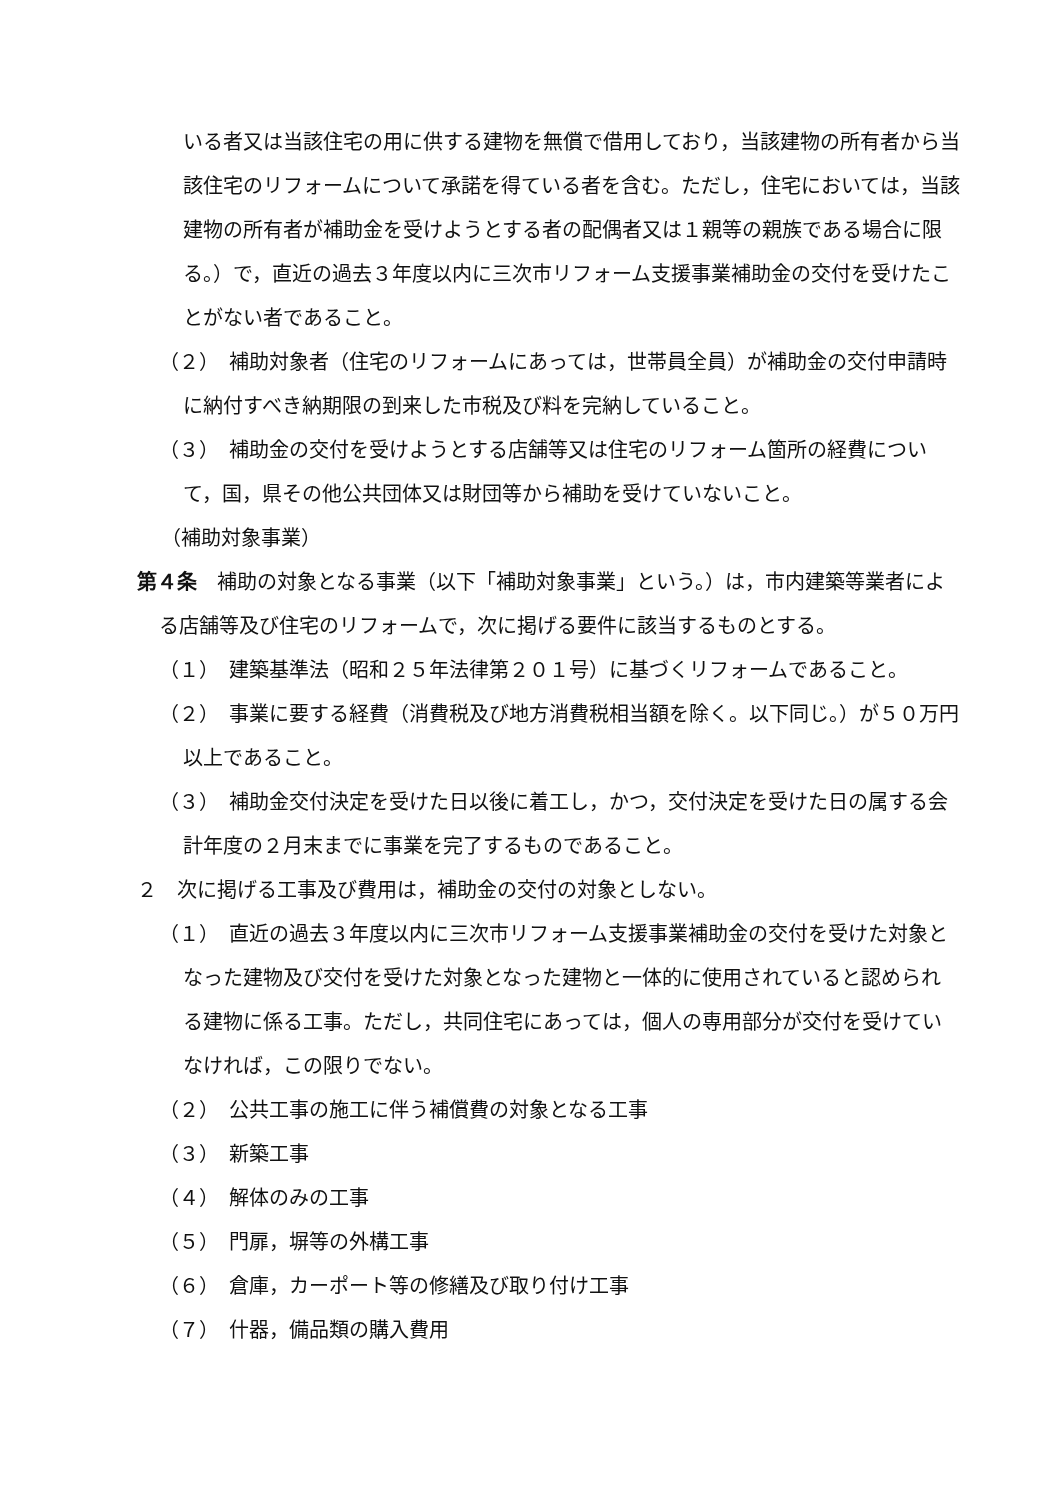いる者又は当該住宅の用に供する建物を無償で借用しており，当該建物の所有者から当該住宅のリフォームについて承諾を得ている者を含む。ただし，住宅においては，当該建物の所有者が補助金を受けようとする者の配偶者又は１親等の親族である場合に限る。）で，直近の過去３年度以内に三次市リフォーム支援事業補助金の交付を受けたことがない者であること。
（２）　補助対象者（住宅のリフォームにあっては，世帯員全員）が補助金の交付申請時に納付すべき納期限の到来した市税及び料を完納していること。
（３）　補助金の交付を受けようとする店舗等又は住宅のリフォーム箇所の経費について，国，県その他公共団体又は財団等から補助を受けていないこと。
（補助対象事業）
第４条　補助の対象となる事業（以下「補助対象事業」という。）は，市内建築等業者による店舗等及び住宅のリフォームで，次に掲げる要件に該当するものとする。
（１）　建築基準法（昭和２５年法律第２０１号）に基づくリフォームであること。
（２）　事業に要する経費（消費税及び地方消費税相当額を除く。以下同じ。）が５０万円以上であること。
（３）　補助金交付決定を受けた日以後に着工し，かつ，交付決定を受けた日の属する会計年度の２月末までに事業を完了するものであること。
２　次に掲げる工事及び費用は，補助金の交付の対象としない。
（１）　直近の過去３年度以内に三次市リフォーム支援事業補助金の交付を受けた対象となった建物及び交付を受けた対象となった建物と一体的に使用されていると認められる建物に係る工事。ただし，共同住宅にあっては，個人の専用部分が交付を受けていなければ，この限りでない。
（２）　公共工事の施工に伴う補償費の対象となる工事
（３）　新築工事
（４）　解体のみの工事
（５）　門扉，塀等の外構工事
（６）　倉庫，カーポート等の修繕及び取り付け工事
（７）　什器，備品類の購入費用